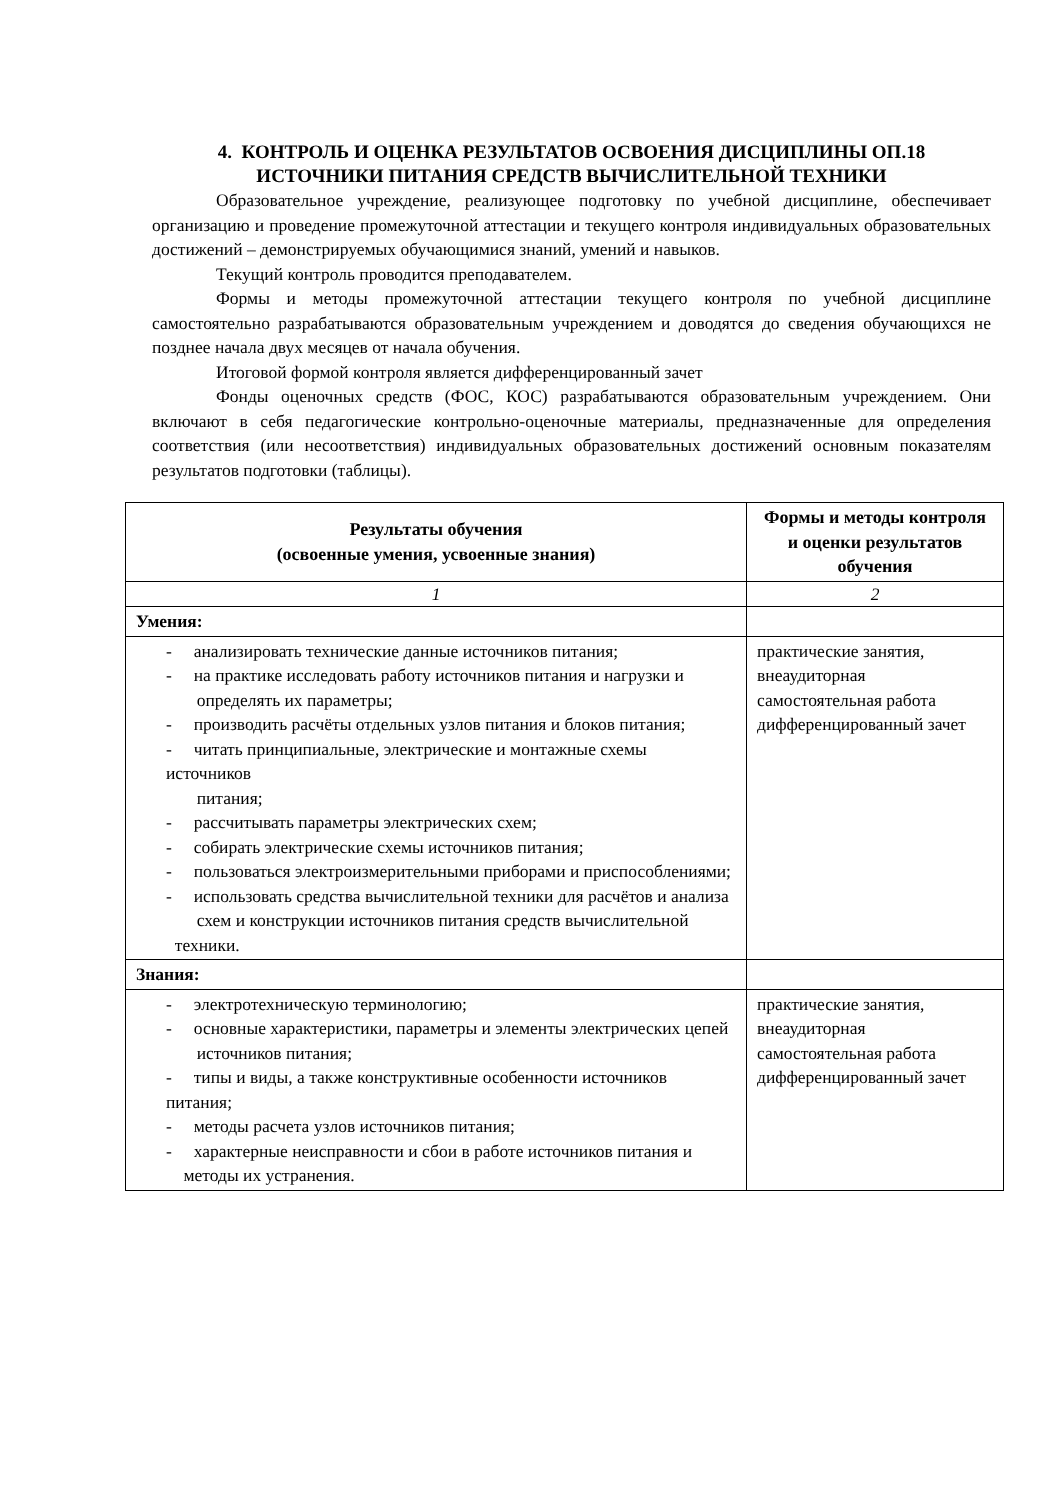4. КОНТРОЛЬ И ОЦЕНКА РЕЗУЛЬТАТОВ ОСВОЕНИЯ ДИСЦИПЛИНЫ ОП.18
ИСТОЧНИКИ ПИТАНИЯ СРЕДСТВ ВЫЧИСЛИТЕЛЬНОЙ ТЕХНИКИ
Образовательное учреждение, реализующее подготовку по учебной дисциплине, обеспечивает организацию и проведение промежуточной аттестации и текущего контроля индивидуальных образовательных достижений – демонстрируемых обучающимися знаний, умений и навыков.
Текущий контроль проводится преподавателем.
Формы и методы промежуточной аттестации текущего контроля по учебной дисциплине самостоятельно разрабатываются образовательным учреждением и доводятся до сведения обучающихся не позднее начала двух месяцев от начала обучения.
Итоговой формой контроля является дифференцированный зачет
Фонды оценочных средств (ФОС, КОС) разрабатываются образовательным учреждением. Они включают в себя педагогические контрольно-оценочные материалы, предназначенные для определения соответствия (или несоответствия) индивидуальных образовательных достижений основным показателям результатов подготовки (таблицы).
| Результаты обучения (освоенные умения, усвоенные знания) | Формы и методы контроля и оценки результатов обучения |
| --- | --- |
| 1 | 2 |
| Умения: | |
| - анализировать технические данные источников питания; - на практике исследовать работу источников питания и нагрузки и определять их параметры; - производить расчёты отдельных узлов питания и блоков питания; - читать принципиальные, электрические и монтажные схемы источников питания; - рассчитывать параметры электрических схем; - собирать электрические схемы источников питания; - пользоваться электроизмерительными приборами и приспособлениями; - использовать средства вычислительной техники для расчётов и анализа схем и конструкции источников питания средств вычислительной техники. | практические занятия, внеаудиторная самостоятельная работа дифференцированный зачет |
| Знания: | |
| - электротехническую терминологию; - основные характеристики, параметры и элементы электрических цепей источников питания; - типы и виды, а также конструктивные особенности источников питания; - методы расчета узлов источников питания; - характерные неисправности и сбои в работе источников питания и методы их устранения. | практические занятия, внеаудиторная самостоятельная работа дифференцированный зачет |